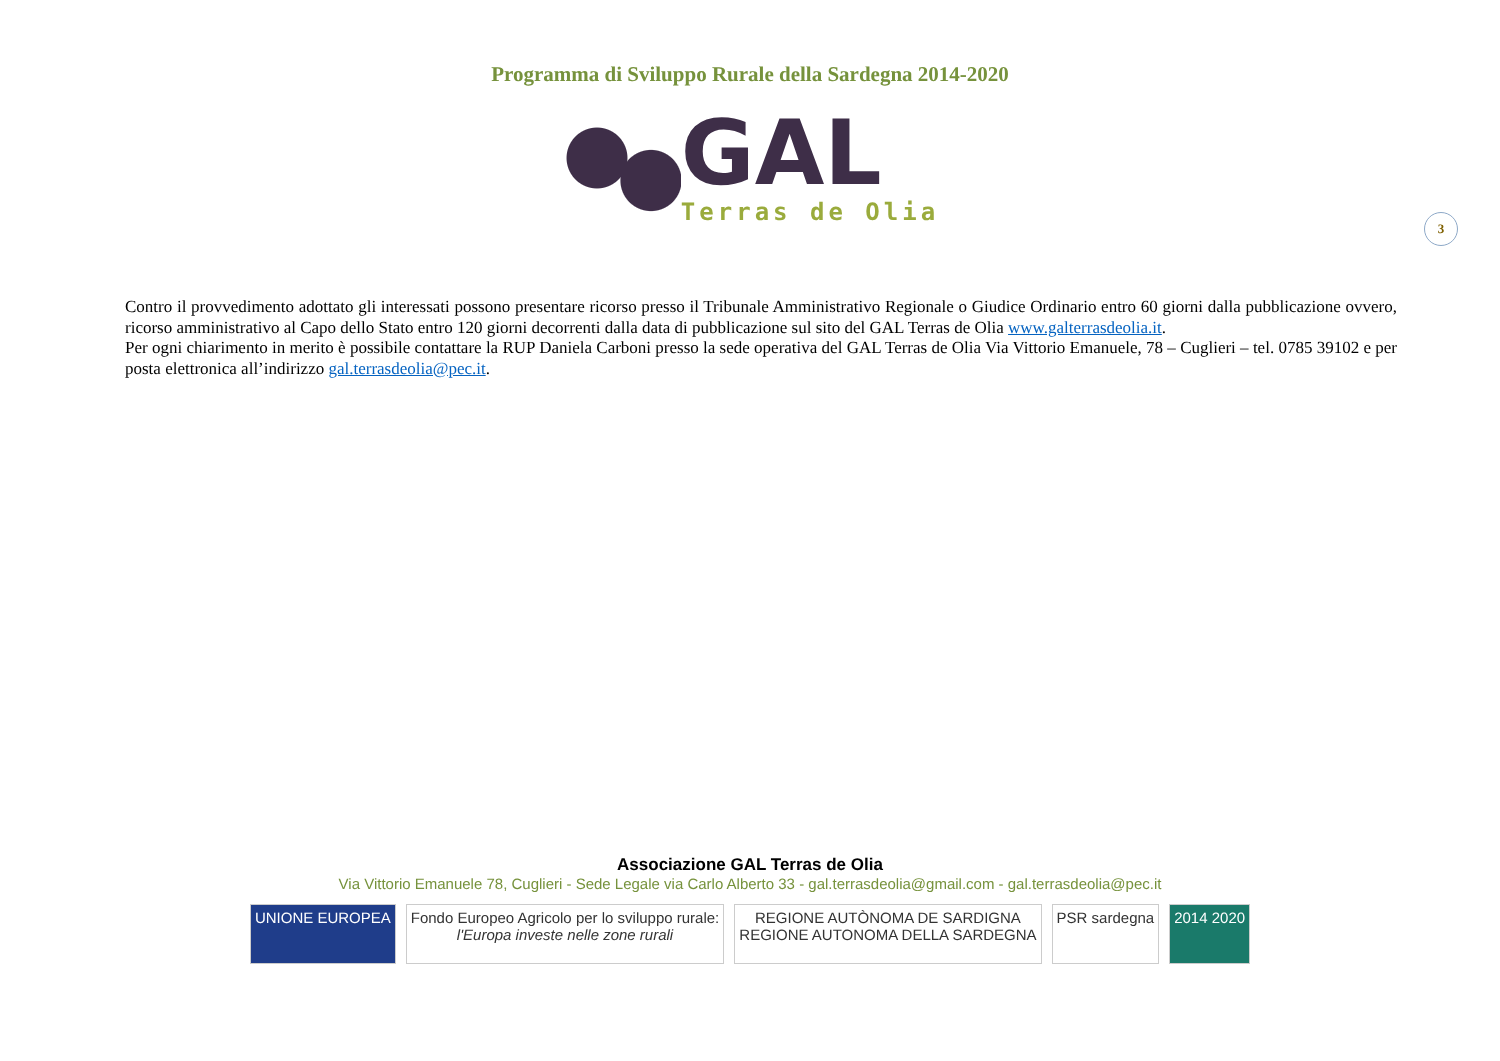Programma di Sviluppo Rurale della Sardegna 2014-2020
GAL
Terras de Olia
3
Contro il provvedimento adottato gli interessati possono presentare ricorso presso il Tribunale Amministrativo Regionale o Giudice Ordinario entro 60 giorni dalla pubblicazione ovvero, ricorso amministrativo al Capo dello Stato entro 120 giorni decorrenti dalla data di pubblicazione sul sito del GAL Terras de Olia www.galterrasdeolia.it.
Per ogni chiarimento in merito è possibile contattare la RUP Daniela Carboni presso la sede operativa del GAL Terras de Olia Via Vittorio Emanuele, 78 – Cuglieri – tel. 0785 39102 e per posta elettronica all’indirizzo gal.terrasdeolia@pec.it.
Associazione GAL Terras de Olia
Via Vittorio Emanuele 78, Cuglieri - Sede Legale via Carlo Alberto 33 - gal.terrasdeolia@gmail.com - gal.terrasdeolia@pec.it
UNIONE EUROPEA Fondo Europeo Agricolo per lo sviluppo rurale:
l'Europa investe nelle zone rurali REGIONE AUTÒNOMA DE SARDIGNA
REGIONE AUTONOMA DELLA SARDEGNA PSR sardegna 2014 2020